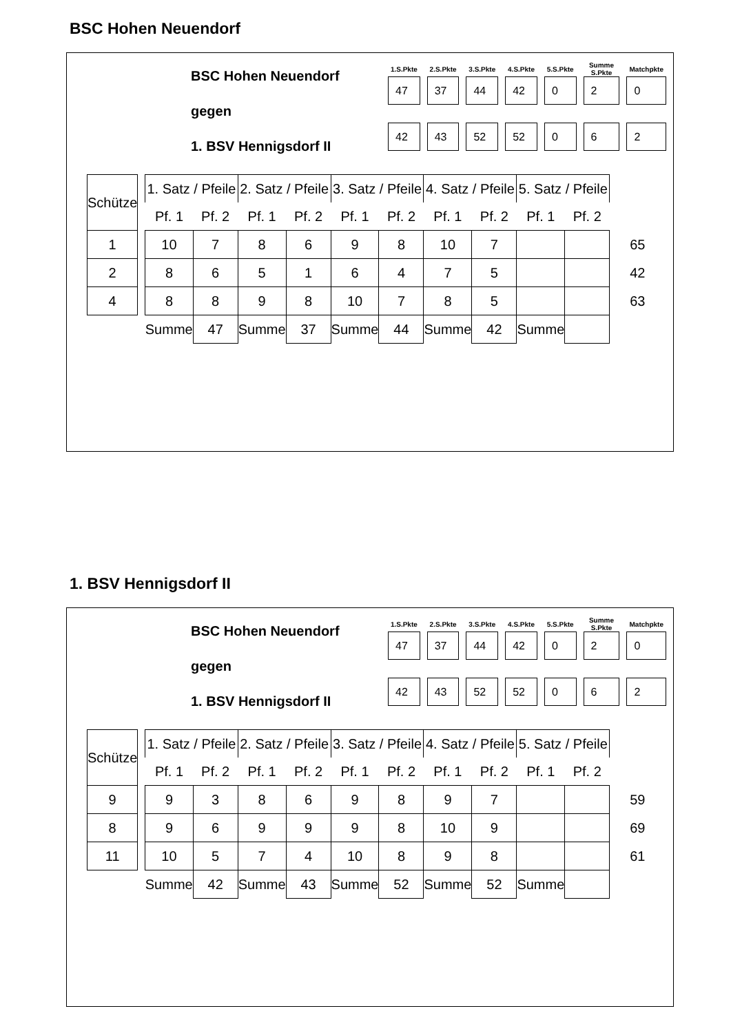BSC Hohen Neuendorf
BSC Hohen Neuendorf
gegen
1. BSV Hennigsdorf II
| 1.S.Pkte | 2.S.Pkte | 3.S.Pkte | 4.S.Pkte | 5.S.Pkte | Summe S.Pkte | Matchpkte |
| --- | --- | --- | --- | --- | --- | --- |
| 47 | 37 | 44 | 42 | 0 | 2 | 0 |
| 42 | 43 | 52 | 52 | 0 | 6 | 2 |
| Schütze | | 1. Satz / Pfeile | | 2. Satz / Pfeile | | 3. Satz / Pfeile | | 4. Satz / Pfeile | | 5. Satz / Pfeile | | |
| | | Pf. 1 | Pf. 2 | Pf. 1 | Pf. 2 | Pf. 1 | Pf. 2 | Pf. 1 | Pf. 2 | Pf. 1 | Pf. 2 | |
| 1 | | 10 | 7 | 8 | 6 | 9 | 8 | 10 | 7 | | | 65 |
| 2 | | 8 | 6 | 5 | 1 | 6 | 4 | 7 | 5 | | | 42 |
| 4 | | 8 | 8 | 9 | 8 | 10 | 7 | 8 | 5 | | | 63 |
| | | Summe | 47 | Summe | 37 | Summe | 44 | Summe | 42 | Summe | | |
1. BSV Hennigsdorf II
BSC Hohen Neuendorf
gegen
1. BSV Hennigsdorf II
| 1.S.Pkte | 2.S.Pkte | 3.S.Pkte | 4.S.Pkte | 5.S.Pkte | Summe S.Pkte | Matchpkte |
| --- | --- | --- | --- | --- | --- | --- |
| 47 | 37 | 44 | 42 | 0 | 2 | 0 |
| 42 | 43 | 52 | 52 | 0 | 6 | 2 |
| Schütze | | 1. Satz / Pfeile | | 2. Satz / Pfeile | | 3. Satz / Pfeile | | 4. Satz / Pfeile | | 5. Satz / Pfeile | | |
| | | Pf. 1 | Pf. 2 | Pf. 1 | Pf. 2 | Pf. 1 | Pf. 2 | Pf. 1 | Pf. 2 | Pf. 1 | Pf. 2 | |
| 9 | | 9 | 3 | 8 | 6 | 9 | 8 | 9 | 7 | | | 59 |
| 8 | | 9 | 6 | 9 | 9 | 9 | 8 | 10 | 9 | | | 69 |
| 11 | | 10 | 5 | 7 | 4 | 10 | 8 | 9 | 8 | | | 61 |
| | | Summe | 42 | Summe | 43 | Summe | 52 | Summe | 52 | Summe | | |